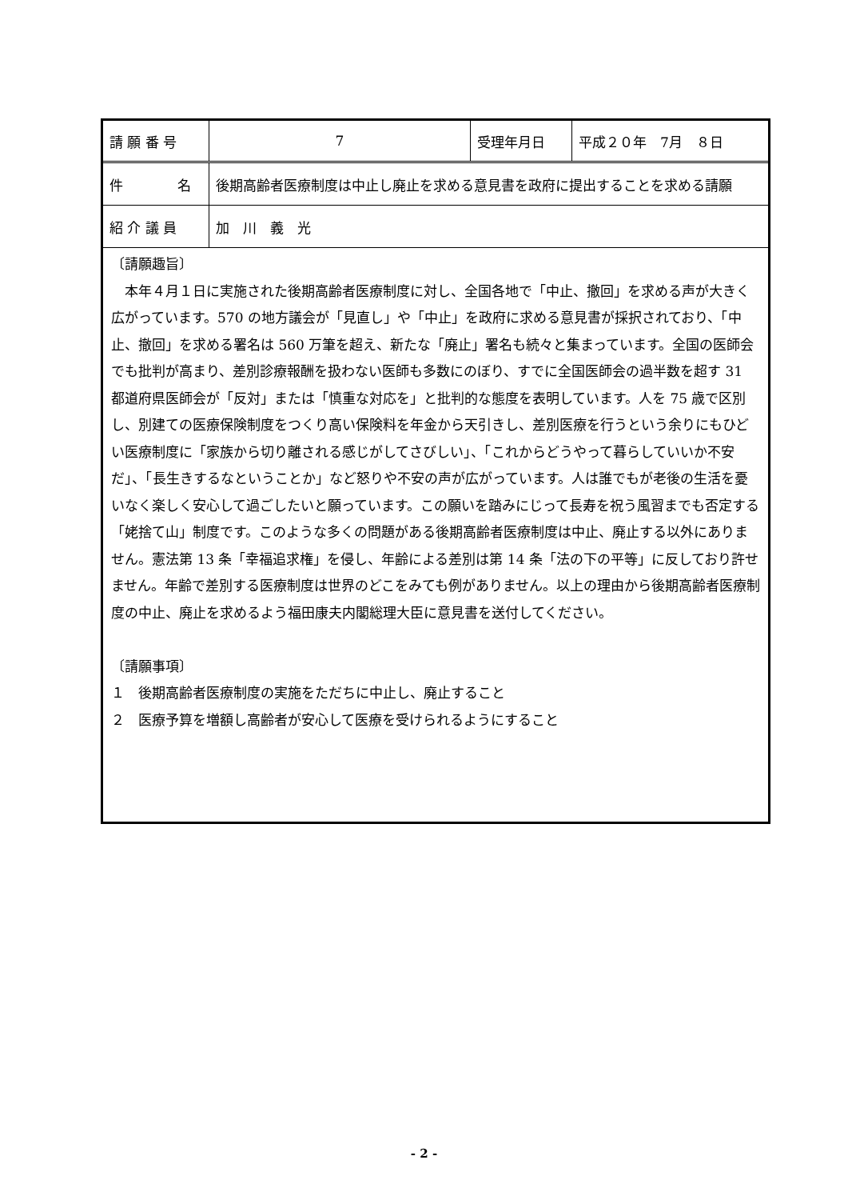| 請 願 番 号 | 7 | 受理年月日 | 平成２０年 7月 ８日 |
| 件 名 | 後期高齢者医療制度は中止し廃止を求める意見書を政府に提出することを求める請願 | | |
| 紹 介 議 員 | 加 川 義 光 | | |
〔請願趣旨〕
　本年４月１日に実施された後期高齢者医療制度に対し、全国各地で「中止、撤回」を求める声が大きく広がっています。570 の地方議会が「見直し」や「中止」を政府に求める意見書が採択されており、「中止、撤回」を求める署名は 560 万筆を超え、新たな「廃止」署名も続々と集まっています。全国の医師会でも批判が高まり、差別診療報酬を扱わない医師も多数にのぼり、すでに全国医師会の過半数を超す 31 都道府県医師会が「反対」または「慎重な対応を」と批判的な態度を表明しています。人を 75 歳で区別し、別建ての医療保険制度をつくり高い保険料を年金から天引きし、差別医療を行うという余りにもひどい医療制度に「家族から切り離される感じがしてさびしい」、「これからどうやって暮らしていいか不安だ」、「長生きするなということか」など怒りや不安の声が広がっています。人は誰でもが老後の生活を憂いなく楽しく安心して過ごしたいと願っています。この願いを踏みにじって長寿を祝う風習までも否定する「姥捨て山」制度です。このような多くの問題がある後期高齢者医療制度は中止、廃止する以外にありません。憲法第 13 条「幸福追求権」を侵し、年齢による差別は第 14 条「法の下の平等」に反しており許せません。年齢で差別する医療制度は世界のどこをみても例がありません。以上の理由から後期高齢者医療制度の中止、廃止を求めるよう福田康夫内閣総理大臣に意見書を送付してください。
〔請願事項〕
１　後期高齢者医療制度の実施をただちに中止し、廃止すること
２　医療予算を増額し高齢者が安心して医療を受けられるようにすること
- 2 -